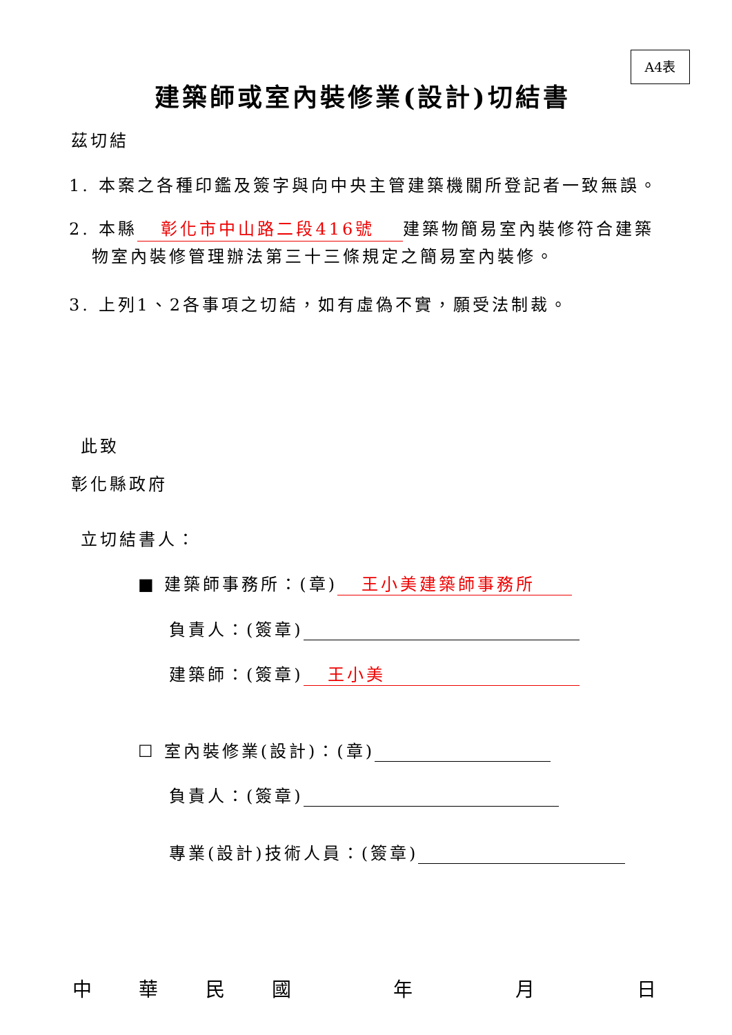A4表
建築師或室內裝修業(設計)切結書
茲切結
1. 本案之各種印鑑及簽字與向中央主管建築機關所登記者一致無誤。
2. 本縣 彰化市中山路二段416號 建築物簡易室內裝修符合建築
物室內裝修管理辦法第三十三條規定之簡易室內裝修。
3. 上列1、2各事項之切結，如有虛偽不實，願受法制裁。
此致
彰化縣政府
立切結書人：
■ 建築師事務所：(章) 王小美建築師事務所
負責人：(簽章)
建築師：(簽章) 王小美
☐ 室內裝修業(設計)：(章)
負責人：(簽章)
專業(設計)技術人員：(簽章)
中華民國年月日